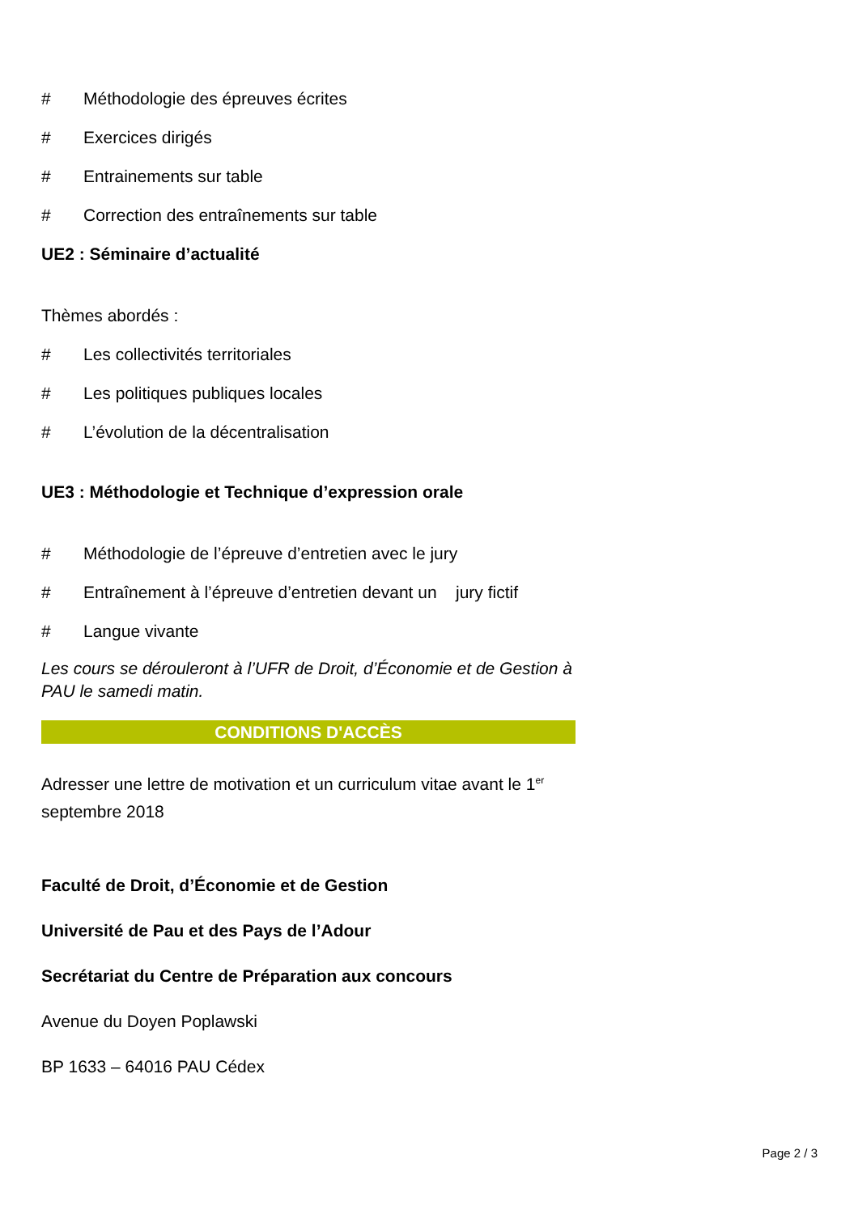# Méthodologie des épreuves écrites
# Exercices dirigés
# Entrainements sur table
# Correction des entraînements sur table
UE2 : Séminaire d’actualité
Thèmes abordés :
# Les collectivités territoriales
# Les politiques publiques locales
# L’évolution de la décentralisation
UE3 : Méthodologie et Technique d’expression orale
# Méthodologie de l’épreuve d’entretien avec le jury
# Entraînement à l’épreuve d’entretien devant un jury fictif
# Langue vivante
Les cours se dérouleront à l’UFR de Droit, d’Économie et de Gestion à PAU le samedi matin.
CONDITIONS D'ACCÈS
Adresser une lettre de motivation et un curriculum vitae avant le 1<sup>er</sup> septembre 2018
Faculté de Droit, d’Économie et de Gestion
Université de Pau et des Pays de l’Adour
Secrétariat du Centre de Préparation aux concours
Avenue du Doyen Poplawski
BP 1633 – 64016 PAU Cédex
Page 2 / 3